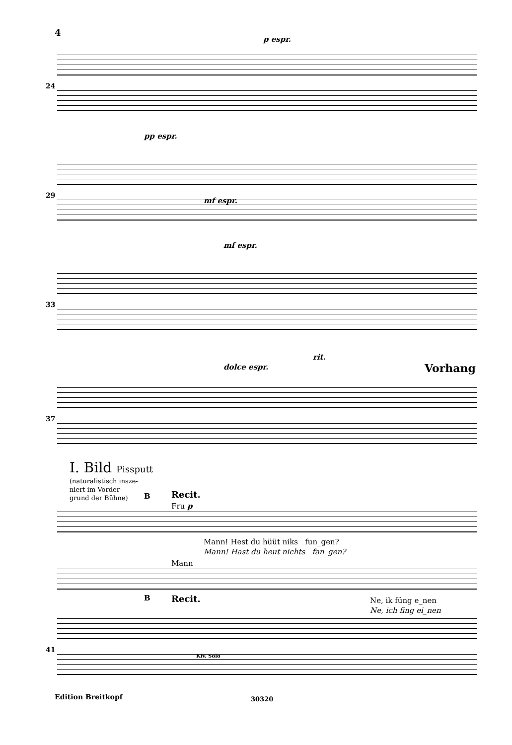4
p espr.
pp espr.
24
29
mf espr.
mf espr.
33
rit.
dolce espr. Vorhang
37
I. Bild Pissputt
(naturalistisch insze-
niert im Vorder-
grund der Bühne)
B Recit.
Fru p
Mann! Hest du hüüt niks fun_gen?
Mann! Hast du heut nichts fan_gen?
Mann
Ne, ik füng e_nen
Ne, ich fing ei_nen
B Recit.
41
Klv. Solo
Edition Breitkopf 30320